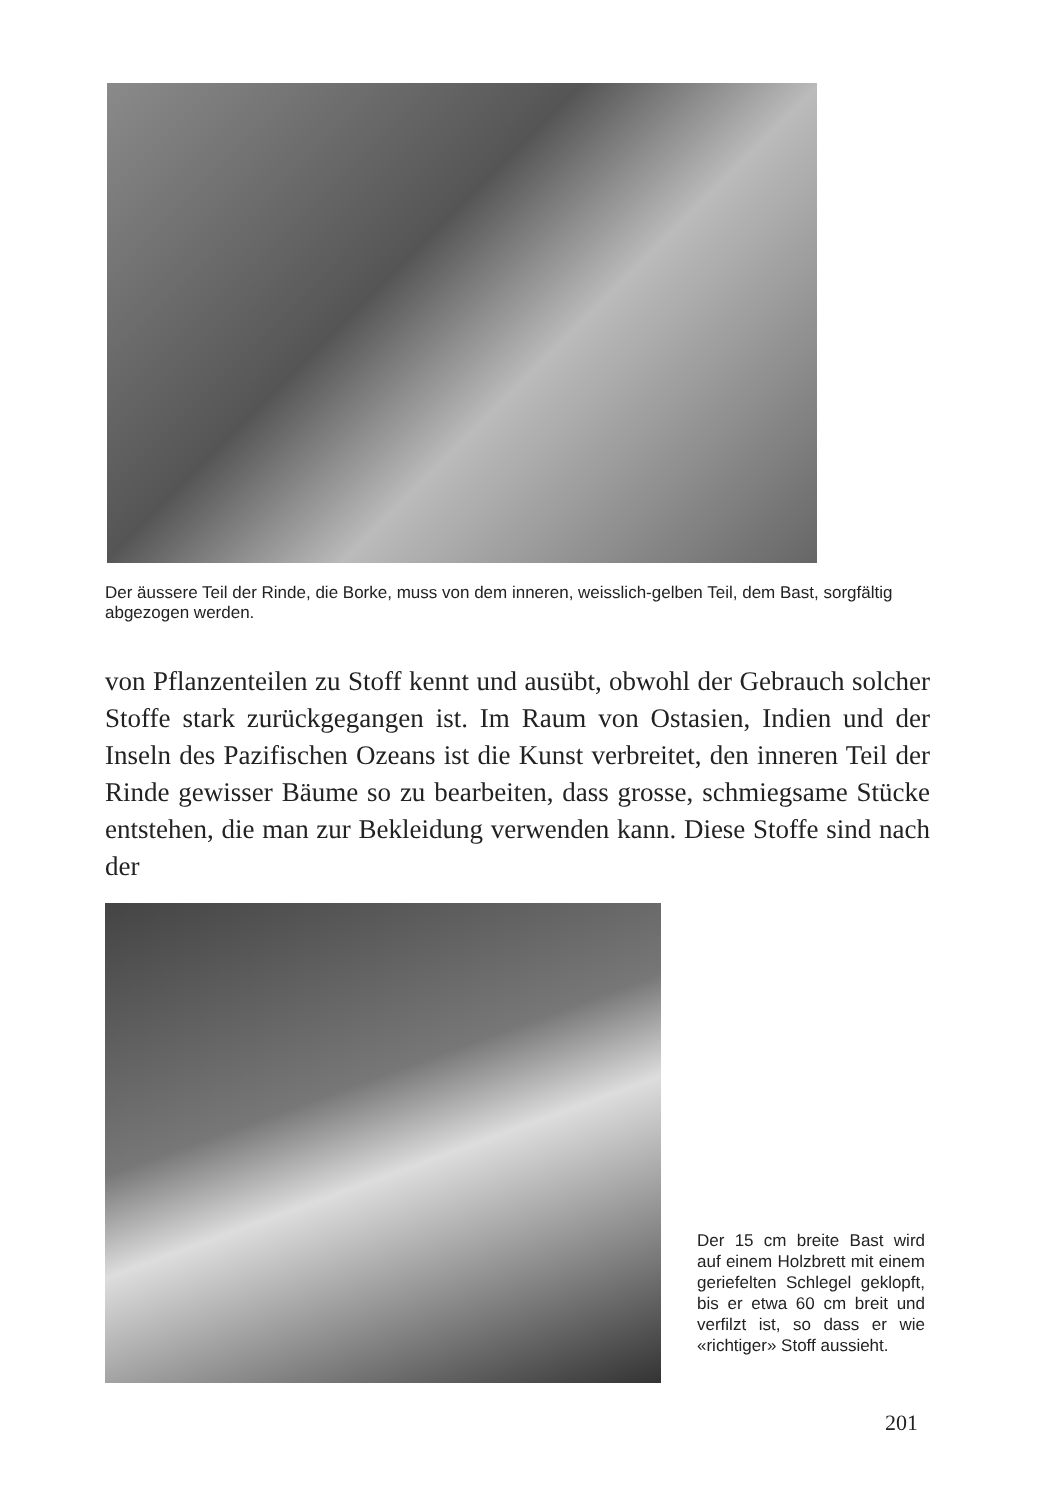Der äussere Teil der Rinde, die Borke, muss von dem inneren, weisslich-gelben Teil, dem Bast, sorgfältig abgezogen werden.
von Pflanzenteilen zu Stoff kennt und ausübt, obwohl der Gebrauch solcher Stoffe stark zurückgegangen ist. Im Raum von Ostasien, Indien und der Inseln des Pazifischen Ozeans ist die Kunst verbreitet, den inneren Teil der Rinde gewisser Bäume so zu bearbeiten, dass grosse, schmiegsame Stücke entstehen, die man zur Bekleidung verwenden kann. Diese Stoffe sind nach der
Der 15 cm breite Bast wird auf einem Holzbrett mit einem geriefelten Schlegel geklopft, bis er etwa 60 cm breit und verfilzt ist, so dass er wie «richtiger» Stoff aussieht.
201